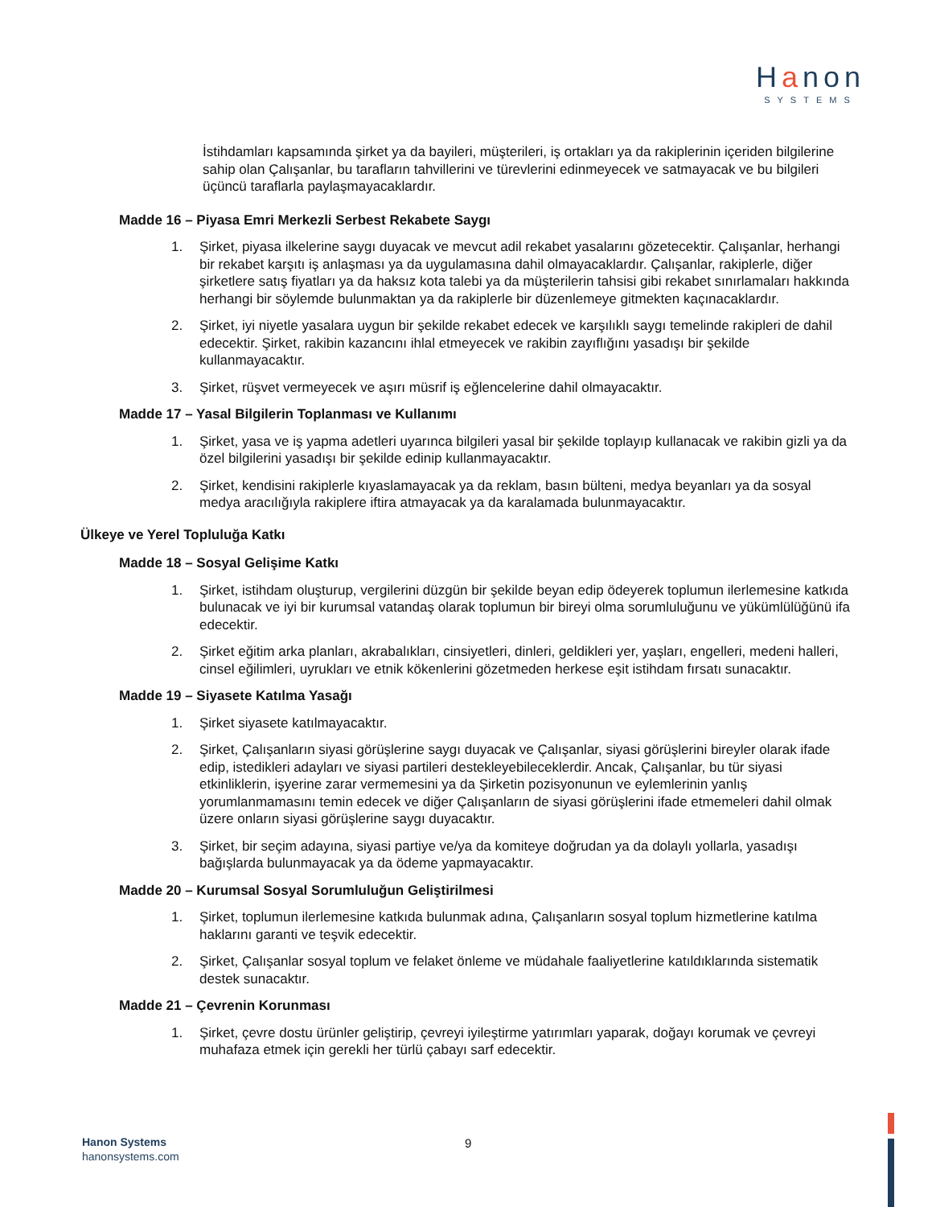Hanon
SYSTEMS
İstihdamları kapsamında şirket ya da bayileri, müşterileri, iş ortakları ya da rakiplerinin içeriden bilgilerine sahip olan Çalışanlar, bu tarafların tahvillerini ve türevlerini edinmeyecek ve satmayacak ve bu bilgileri üçüncü taraflarla paylaşmayacaklardır.
Madde 16 – Piyasa Emri Merkezli Serbest Rekabete Saygı
1. Şirket, piyasa ilkelerine saygı duyacak ve mevcut adil rekabet yasalarını gözetecektir. Çalışanlar, herhangi bir rekabet karşıtı iş anlaşması ya da uygulamasına dahil olmayacaklardır. Çalışanlar, rakiplerle, diğer şirketlere satış fiyatları ya da haksız kota talebi ya da müşterilerin tahsisi gibi rekabet sınırlamaları hakkında herhangi bir söylemde bulunmaktan ya da rakiplerle bir düzenlemeye gitmekten kaçınacaklardır.
2. Şirket, iyi niyetle yasalara uygun bir şekilde rekabet edecek ve karşılıklı saygı temelinde rakipleri de dahil edecektir. Şirket, rakibin kazancını ihlal etmeyecek ve rakibin zayıflığını yasadışı bir şekilde kullanmayacaktır.
3. Şirket, rüşvet vermeyecek ve aşırı müsrif iş eğlencelerine dahil olmayacaktır.
Madde 17 – Yasal Bilgilerin Toplanması ve Kullanımı
1. Şirket, yasa ve iş yapma adetleri uyarınca bilgileri yasal bir şekilde toplayıp kullanacak ve rakibin gizli ya da özel bilgilerini yasadışı bir şekilde edinip kullanmayacaktır.
2. Şirket, kendisini rakiplerle kıyaslamayacak ya da reklam, basın bülteni, medya beyanları ya da sosyal medya aracılığıyla rakiplere iftira atmayacak ya da karalamada bulunmayacaktır.
Ülkeye ve Yerel Topluluğa Katkı
Madde 18 – Sosyal Gelişime Katkı
1. Şirket, istihdam oluşturup, vergilerini düzgün bir şekilde beyan edip ödeyerek toplumun ilerlemesine katkıda bulunacak ve iyi bir kurumsal vatandaş olarak toplumun bir bireyi olma sorumluluğunu ve yükümlülüğünü ifa edecektir.
2. Şirket eğitim arka planları, akrabalıkları, cinsiyetleri, dinleri, geldikleri yer, yaşları, engelleri, medeni halleri, cinsel eğilimleri, uyrukları ve etnik kökenlerini gözetmeden herkese eşit istihdam fırsatı sunacaktır.
Madde 19 – Siyasete Katılma Yasağı
1. Şirket siyasete katılmayacaktır.
2. Şirket, Çalışanların siyasi görüşlerine saygı duyacak ve Çalışanlar, siyasi görüşlerini bireyler olarak ifade edip, istedikleri adayları ve siyasi partileri destekleyebileceklerdir. Ancak, Çalışanlar, bu tür siyasi etkinliklerin, işyerine zarar vermemesini ya da Şirketin pozisyonunun ve eylemlerinin yanlış yorumlanmamasını temin edecek ve diğer Çalışanların de siyasi görüşlerini ifade etmemeleri dahil olmak üzere onların siyasi görüşlerine saygı duyacaktır.
3. Şirket, bir seçim adayına, siyasi partiye ve/ya da komiteye doğrudan ya da dolaylı yollarla, yasadışı bağışlarda bulunmayacak ya da ödeme yapmayacaktır.
Madde 20 – Kurumsal Sosyal Sorumluluğun Geliştirilmesi
1. Şirket, toplumun ilerlemesine katkıda bulunmak adına, Çalışanların sosyal toplum hizmetlerine katılma haklarını garanti ve teşvik edecektir.
2. Şirket, Çalışanlar sosyal toplum ve felaket önleme ve müdahale faaliyetlerine katıldıklarında sistematik destek sunacaktır.
Madde 21 – Çevrenin Korunması
1. Şirket, çevre dostu ürünler geliştirip, çevreyi iyileştirme yatırımları yaparak, doğayı korumak ve çevreyi muhafaza etmek için gerekli her türlü çabayı sarf edecektir.
Hanon Systems
hanonsystems.com
9